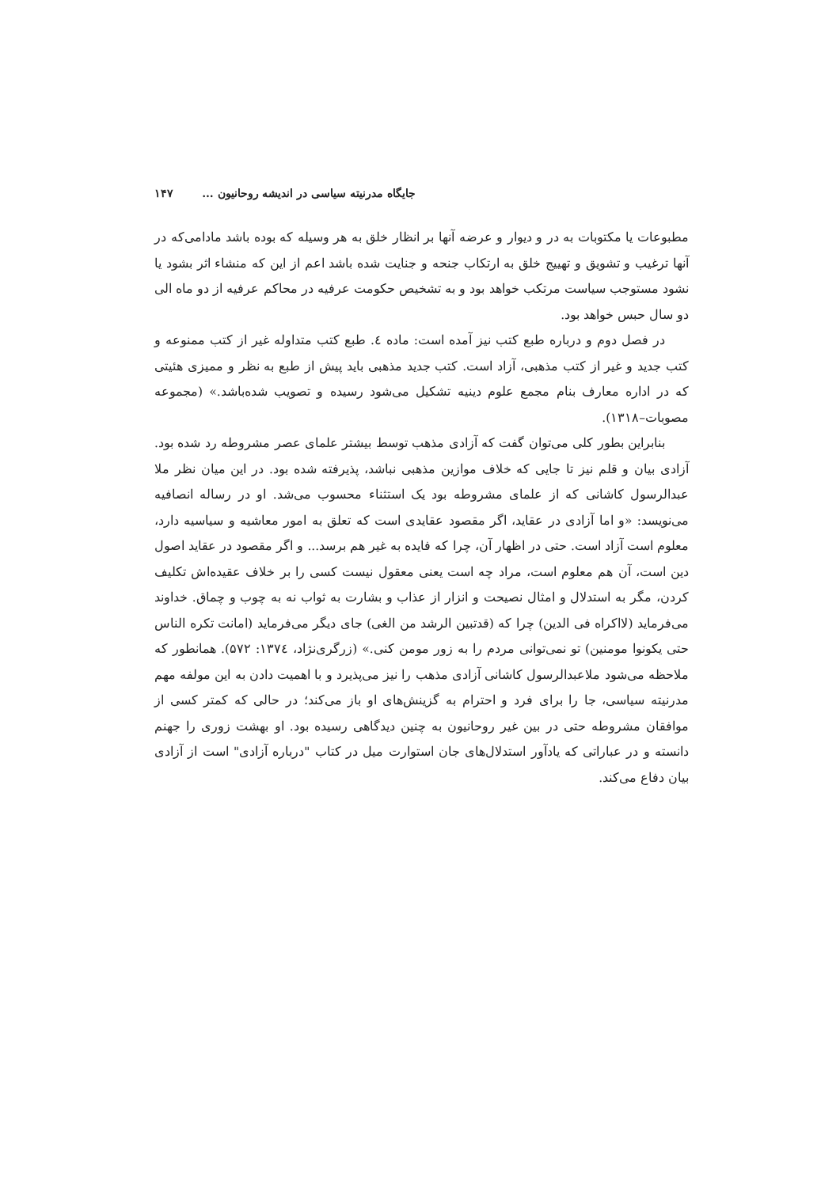جایگاه مدرنیته سیاسی در اندیشه روحانیون ... ۱۴۷
مطبوعات یا مکتوبات به در و دیوار و عرضه آنها بر انظار خلق به هر وسیله که بوده باشد مادامی‌که در آنها ترغیب و تشویق و تهییج خلق به ارتکاب جنحه و جنایت شده باشد اعم از این که منشاء اثر بشود یا نشود مستوجب سیاست مرتکب خواهد بود و به تشخیص حکومت عرفیه در محاکم عرفیه از دو ماه الی دو سال حبس خواهد بود.
در فصل دوم و درباره طبع کتب نیز آمده است: ماده ٤. طبع کتب متداوله غیر از کتب ممنوعه و کتب جدید و غیر از کتب مذهبی، آزاد است. کتب جدید مذهبی باید پیش از طبع به نظر و ممیزی هئیتی که در اداره معارف بنام مجمع علوم دینیه تشکیل می‌شود رسیده و تصویب شده‌باشد.» (مجموعه مصوبات–۱۳۱۸).
بنابراین بطور کلی می‌توان گفت که آزادی مذهب توسط بیشتر علمای عصر مشروطه رد شده بود. آزادی بیان و قلم نیز تا جایی که خلاف موازین مذهبی نباشد، پذیرفته شده بود. در این میان نظر ملا عبدالرسول کاشانی که از علمای مشروطه بود یک استثناء محسوب می‌شد. او در رساله انصافیه می‌نویسد: «و اما آزادی در عقاید، اگر مقصود عقایدی است که تعلق به امور معاشیه و سیاسیه دارد، معلوم است آزاد است. حتی در اظهار آن، چرا که فایده به غیر هم برسد... و اگر مقصود در عقاید اصول دین است، آن هم معلوم است، مراد چه است یعنی معقول نیست کسی را بر خلاف عقیده‌اش تکلیف کردن، مگر به استدلال و امثال نصیحت و انزار از عذاب و بشارت به ثواب نه به چوب و چماق. خداوند می‌فرماید (لااکراه فی الدین) چرا که (قدتبین الرشد من الغی) جای دیگر می‌فرماید (امانت تکره الناس حتی یکونوا مومنین) تو نمی‌توانی مردم را به زور مومن کنی.» (زرگری‌نژاد، ۱۳۷٤: ۵۷۲). همانطور که ملاحظه می‌شود ملاعبدالرسول کاشانی آزادی مذهب را نیز می‌پذیرد و با اهمیت دادن به این مولفه مهم مدرنیته سیاسی، جا را برای فرد و احترام به گزینش‌های او باز می‌کند؛ در حالی که کمتر کسی از موافقان مشروطه حتی در بین غیر روحانیون به چنین دیدگاهی رسیده بود. او بهشت زوری را جهنم دانسته و در عباراتی که یادآور استدلال‌های جان استوارت میل در کتاب "درباره آزادی" است از آزادی بیان دفاع می‌کند.